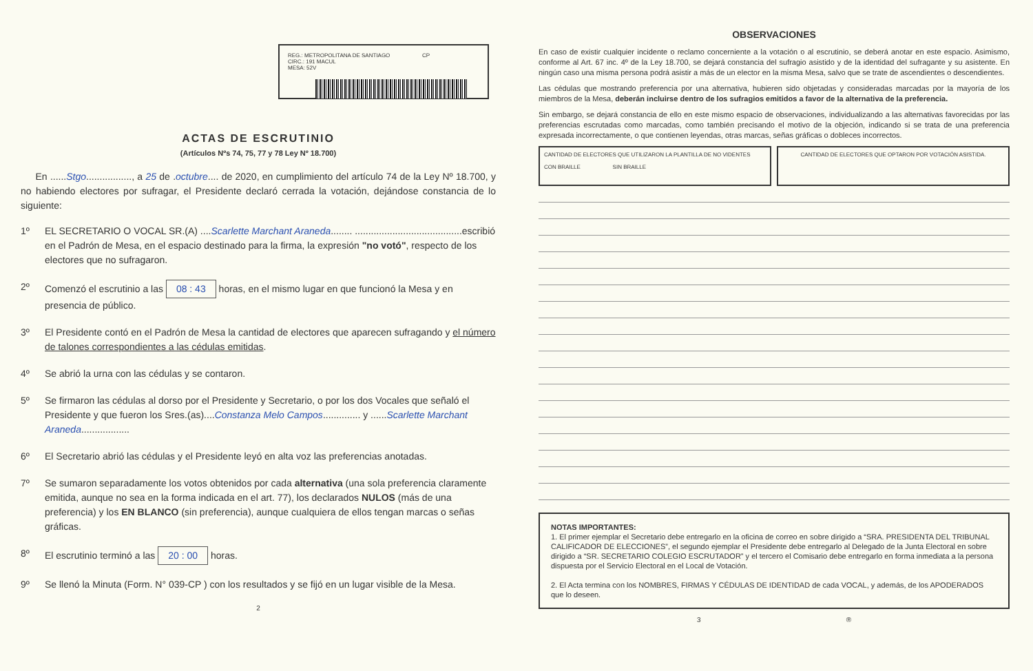REG.: METROPOLITANA DE SANTIAGO CP
CIRC.: 191 MACUL
MESA: 52V
ACTAS DE ESCRUTINIO
(Artículos Nºs 74, 75, 77 y 78 Ley Nº 18.700)
En ......Stgo................., a 25 de .octubre.... de 2020, en cumplimiento del artículo 74 de la Ley Nº 18.700, y no habiendo electores por sufragar, el Presidente declaró cerrada la votación, dejándose constancia de lo siguiente:
1º EL SECRETARIO O VOCAL SR.(A) ....Scarlette Marchant Araneda........ ........................................escribió en el Padrón de Mesa, en el espacio destinado para la firma, la expresión "no votó", respecto de los electores que no sufragaron.
2º Comenzó el escrutinio a las 08 : 43 horas, en el mismo lugar en que funcionó la Mesa y en presencia de público.
3º El Presidente contó en el Padrón de Mesa la cantidad de electores que aparecen sufragando y el número de talones correspondientes a las cédulas emitidas.
4º Se abrió la urna con las cédulas y se contaron.
5º Se firmaron las cédulas al dorso por el Presidente y Secretario, o por los dos Vocales que señaló el Presidente y que fueron los Sres.(as)....Constanza Melo Campos.............. y ......Scarlette Marchant Araneda..................
6º El Secretario abrió las cédulas y el Presidente leyó en alta voz las preferencias anotadas.
7º Se sumaron separadamente los votos obtenidos por cada alternativa (una sola preferencia claramente emitida, aunque no sea en la forma indicada en el art. 77), los declarados NULOS (más de una preferencia) y los EN BLANCO (sin preferencia), aunque cualquiera de ellos tengan marcas o señas gráficas.
8º El escrutinio terminó a las 20 : 00 horas.
9º Se llenó la Minuta (Form. N° 039-CP ) con los resultados y se fijó en un lugar visible de la Mesa.
2
OBSERVACIONES
En caso de existir cualquier incidente o reclamo concerniente a la votación o al escrutinio, se deberá anotar en este espacio. Asimismo, conforme al Art. 67 inc. 4º de la Ley 18.700, se dejará constancia del sufragio asistido y de la identidad del sufragante y su asistente. En ningún caso una misma persona podrá asistir a más de un elector en la misma Mesa, salvo que se trate de ascendientes o descendientes.
Las cédulas que mostrando preferencia por una alternativa, hubieren sido objetadas y consideradas marcadas por la mayoría de los miembros de la Mesa, deberán incluirse dentro de los sufragios emitidos a favor de la alternativa de la preferencia.
Sin embargo, se dejará constancia de ello en este mismo espacio de observaciones, individualizando a las alternativas favorecidas por las preferencias escrutadas como marcadas, como también precisando el motivo de la objeción, indicando si se trata de una preferencia expresada incorrectamente, o que contienen leyendas, otras marcas, señas gráficas o dobleces incorrectos.
CANTIDAD DE ELECTORES QUE UTILIZARON LA PLANTILLA DE NO VIDENTES
CON BRAILLE SIN BRAILLE
CANTIDAD DE ELECTORES QUE OPTARON POR VOTACIÓN ASISTIDA.
NOTAS IMPORTANTES:
1. El primer ejemplar el Secretario debe entregarlo en la oficina de correo en sobre dirigido a “SRA. PRESIDENTA DEL TRIBUNAL CALIFICADOR DE ELECCIONES”, el segundo ejemplar el Presidente debe entregarlo al Delegado de la Junta Electoral en sobre dirigido a “SR. SECRETARIO COLEGIO ESCRUTADOR” y el tercero el Comisario debe entregarlo en forma inmediata a la persona dispuesta por el Servicio Electoral en el Local de Votación.
2. El Acta termina con los NOMBRES, FIRMAS Y CÉDULAS DE IDENTIDAD de cada VOCAL, y además, de los APODERADOS que lo deseen.
3 ®